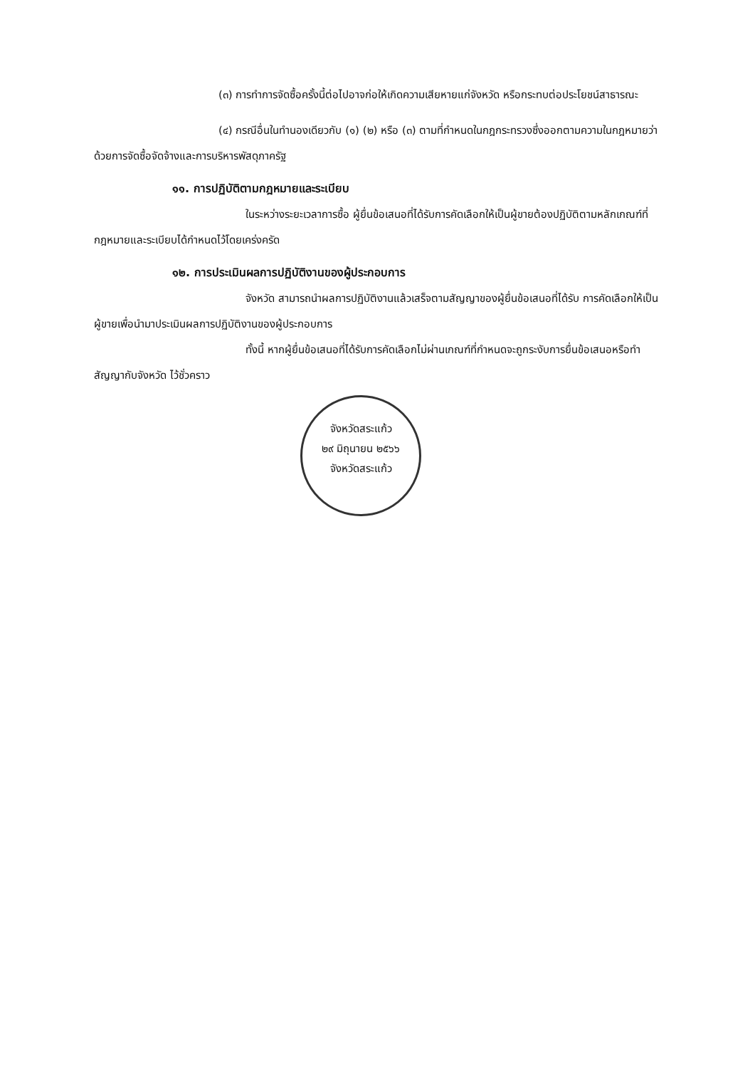(๓) การทำการจัดซื้อครั้งนี้ต่อไปอาจก่อให้เกิดความเสียหายแก่จังหวัด หรือกระทบต่อประโยชน์สาธารณะ
(๔) กรณีอื่นในทำนองเดียวกับ (๑) (๒) หรือ (๓) ตามที่กำหนดในกฎกระทรวงซึ่งออกตามความในกฎหมายว่าด้วยการจัดซื้อจัดจ้างและการบริหารพัสดุภาครัฐ
๑๑. การปฏิบัติตามกฎหมายและระเบียบ
ในระหว่างระยะเวลาการซื้อ ผู้ยื่นข้อเสนอที่ได้รับการคัดเลือกให้เป็นผู้ขายต้องปฏิบัติตามหลักเกณฑ์ที่กฎหมายและระเบียบได้กำหนดไว้โดยเคร่งครัด
๑๒. การประเมินผลการปฏิบัติงานของผู้ประกอบการ
จังหวัด สามารถนำผลการปฏิบัติงานแล้วเสร็จตามสัญญาของผู้ยื่นข้อเสนอที่ได้รับ การคัดเลือกให้เป็นผู้ขายเพื่อนำมาประเมินผลการปฏิบัติงานของผู้ประกอบการ
ทั้งนี้ หากผู้ยื่นข้อเสนอที่ได้รับการคัดเลือกไม่ผ่านเกณฑ์ที่กำหนดจะถูกระงับการยื่นข้อเสนอหรือทำสัญญากับจังหวัด ไว้ชั่วคราว
จังหวัดสระแก้ว
๒๙ มิถุนายน ๒๕๖๖
จังหวัดสระแก้ว